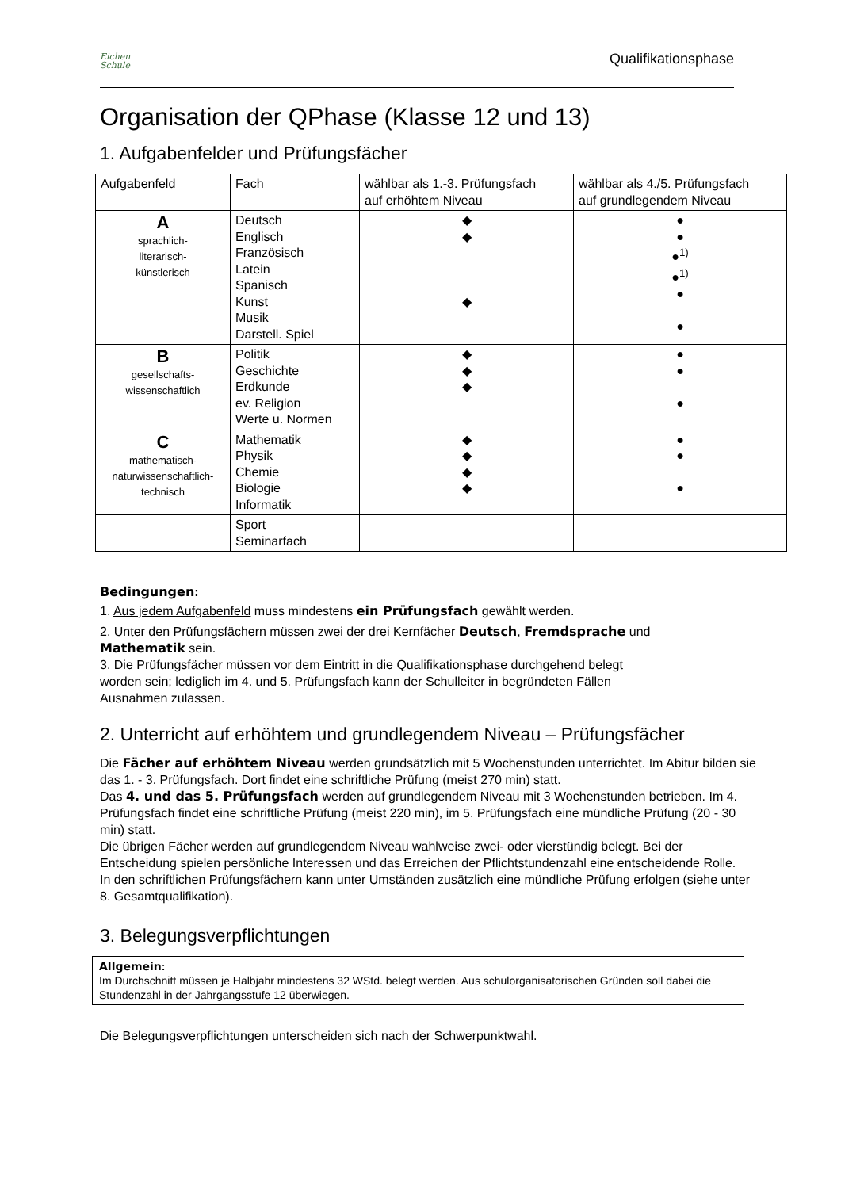Eichen
Schule
Qualifikationsphase
Organisation der QPhase (Klasse 12 und 13)
1. Aufgabenfelder und Prüfungsfächer
| Aufgabenfeld | Fach | wählbar als 1.-3. Prüfungsfach auf erhöhtem Niveau | wählbar als 4./5. Prüfungsfach auf grundlegendem Niveau |
| A sprachlich- literarisch- künstlerisch | Deutsch Englisch Französisch Latein Spanisch Kunst Musik Darstell. Spiel | ◆ ◆ ◆ | ● ● ●<sup>1)</sup> ●<sup>1)</sup> ● ● |
| B gesellschafts- wissenschaftlich | Politik Geschichte Erdkunde ev. Religion Werte u. Normen | ◆ ◆ ◆ | ● ● ● |
| C mathematisch- naturwissenschaftlich- technisch | Mathematik Physik Chemie Biologie Informatik | ◆ ◆ ◆ ◆ | ● ● ● |
| | Sport Seminarfach | | |
Bedingungen:
1. Aus jedem Aufgabenfeld muss mindestens ein Prüfungsfach gewählt werden.
2. Unter den Prüfungsfächern müssen zwei der drei Kernfächer Deutsch, Fremdsprache und
Mathematik sein.
3. Die Prüfungsfächer müssen vor dem Eintritt in die Qualifikationsphase durchgehend belegt
worden sein; lediglich im 4. und 5. Prüfungsfach kann der Schulleiter in begründeten Fällen
Ausnahmen zulassen.
2. Unterricht auf erhöhtem und grundlegendem Niveau – Prüfungsfächer
Die Fächer auf erhöhtem Niveau werden grundsätzlich mit 5 Wochenstunden unterrichtet. Im Abitur bilden sie das 1. - 3. Prüfungsfach. Dort findet eine schriftliche Prüfung (meist 270 min) statt.
Das 4. und das 5. Prüfungsfach werden auf grundlegendem Niveau mit 3 Wochenstunden betrieben. Im 4. Prüfungsfach findet eine schriftliche Prüfung (meist 220 min), im 5. Prüfungsfach eine mündliche Prüfung (20 - 30 min) statt.
Die übrigen Fächer werden auf grundlegendem Niveau wahlweise zwei- oder vierstündig belegt. Bei der Entscheidung spielen persönliche Interessen und das Erreichen der Pflichtstundenzahl eine entscheidende Rolle.
In den schriftlichen Prüfungsfächern kann unter Umständen zusätzlich eine mündliche Prüfung erfolgen (siehe unter 8. Gesamtqualifikation).
3. Belegungsverpflichtungen
Allgemein:
Im Durchschnitt müssen je Halbjahr mindestens 32 WStd. belegt werden. Aus schulorganisatorischen Gründen soll dabei die Stundenzahl in der Jahrgangsstufe 12 überwiegen.
Die Belegungsverpflichtungen unterscheiden sich nach der Schwerpunktwahl.